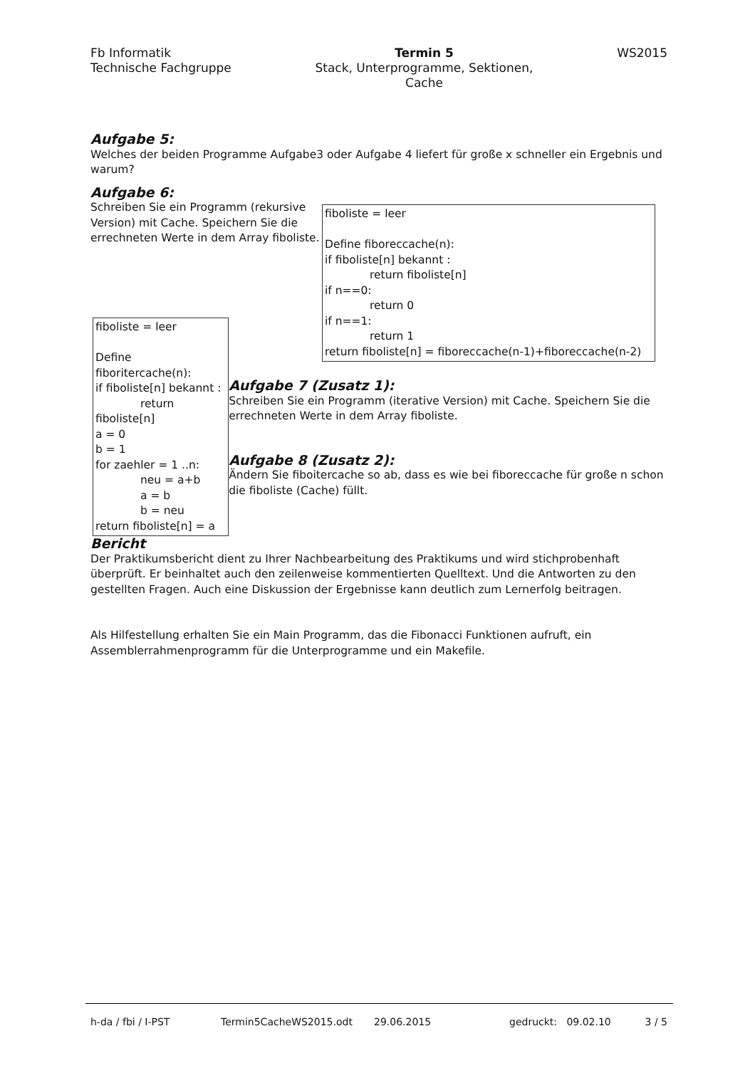Fb Informatik
Technische Fachgruppe
Termin 5
Stack, Unterprogramme, Sektionen,
Cache
WS2015
Aufgabe 5:
Welches der beiden Programme Aufgabe3 oder Aufgabe 4 liefert für große x schneller ein Ergebnis und warum?
Aufgabe 6:
Schreiben Sie ein Programm (rekursive Version) mit Cache. Speichern Sie die errechneten Werte in dem Array fiboliste.
fiboliste = leer
Define fiboreccache(n):
if fiboliste[n] bekannt :
return fiboliste[n]
if n==0:
return 0
if n==1:
return 1
return fiboliste[n] = fiboreccache(n-1)+fiboreccache(n-2)
fiboliste = leer
Define fiboritercache(n):
if fiboliste[n] bekannt :
return fiboliste[n]
a = 0
b = 1
for zaehler = 1 ..n:
neu = a+b
a = b
b = neu
return fiboliste[n] = a
Aufgabe 7 (Zusatz 1):
Schreiben Sie ein Programm (iterative Version) mit Cache. Speichern Sie die errechneten Werte in dem Array fiboliste.
Aufgabe 8 (Zusatz 2):
Ändern Sie fiboitercache so ab, dass es wie bei fiboreccache für große n schon die fiboliste (Cache) füllt.
Bericht
Der Praktikumsbericht dient zu Ihrer Nachbearbeitung des Praktikums und wird stichprobenhaft überprüft. Er beinhaltet auch den zeilenweise kommentierten Quelltext. Und die Antworten zu den gestellten Fragen. Auch eine Diskussion der Ergebnisse kann deutlich zum Lernerfolg beitragen.
Als Hilfestellung erhalten Sie ein Main Programm, das die Fibonacci Funktionen aufruft, ein Assemblerrahmenprogramm für die Unterprogramme und ein Makefile.
h-da / fbi / I-PST Termin5CacheWS2015.odt 29.06.2015 gedruckt: 09.02.10 3 / 5